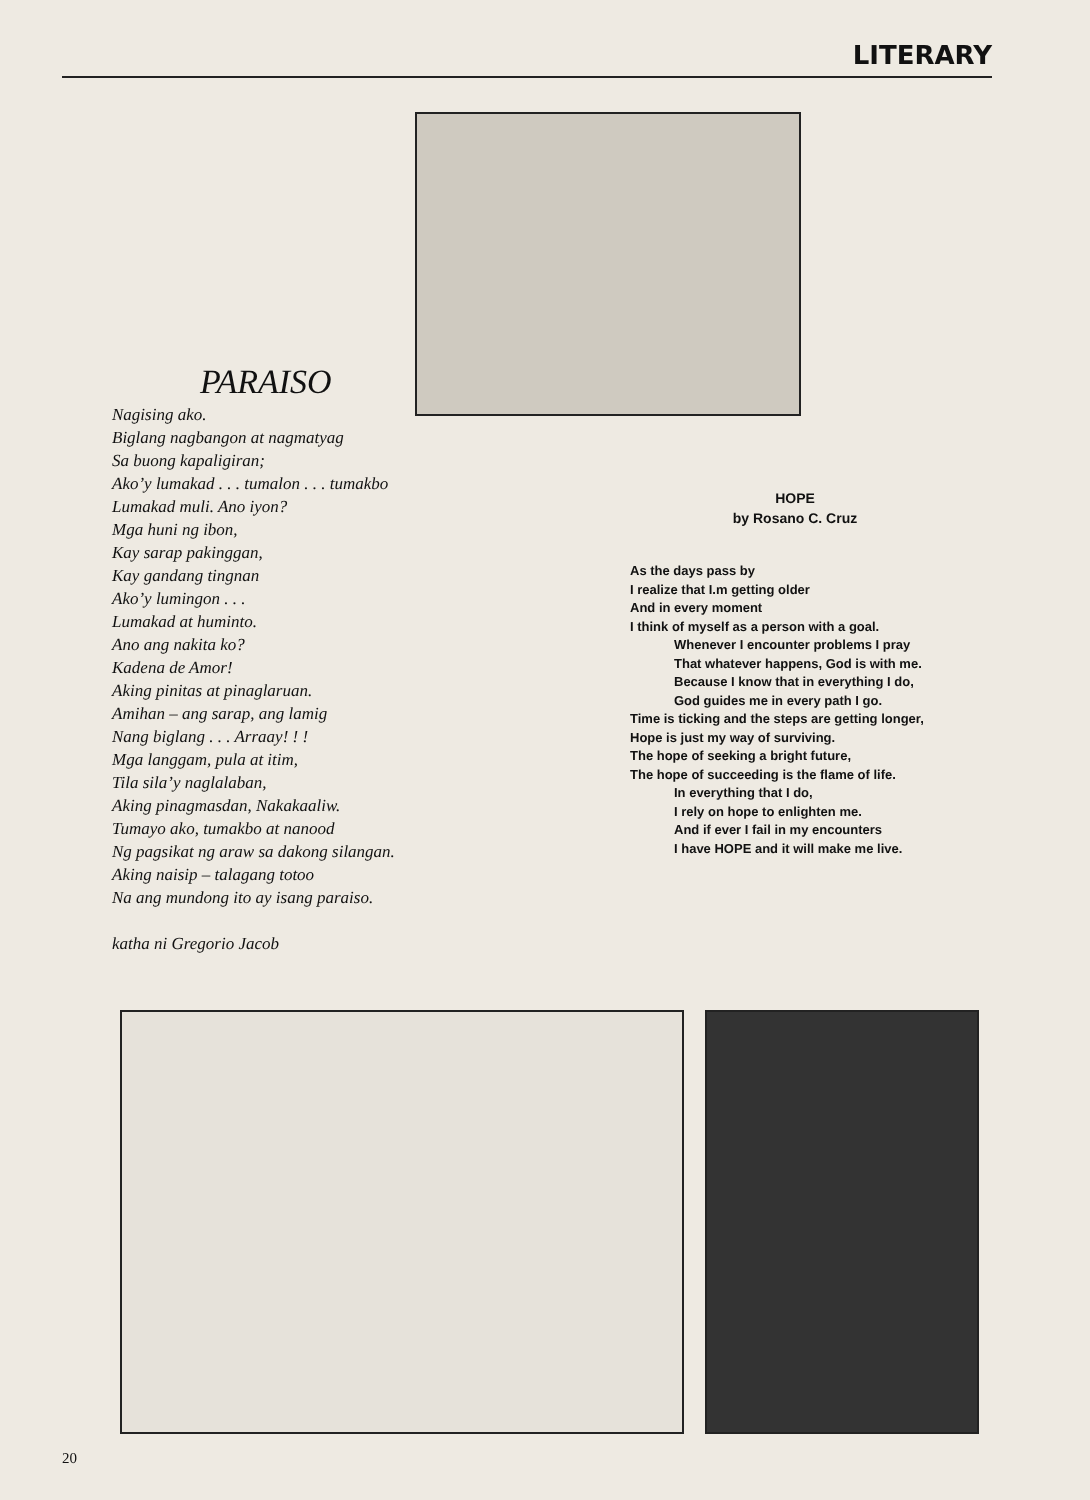LITERARY
PARAISO
Nagising ako.
Biglang nagbangon at nagmatyag
Sa buong kapaligiran;
Ako’y lumakad . . . tumalon . . . tumakbo
Lumakad muli. Ano iyon?
Mga huni ng ibon,
Kay sarap pakinggan,
Kay gandang tingnan
Ako’y lumingon . . .
Lumakad at huminto.
Ano ang nakita ko?
Kadena de Amor!
Aking pinitas at pinaglaruan.
Amihan – ang sarap, ang lamig
Nang biglang . . . Arraay! ! !
Mga langgam, pula at itim,
Tila sila’y naglalaban,
Aking pinagmasdan, Nakakaaliw.
Tumayo ako, tumakbo at nanood
Ng pagsikat ng araw sa dakong silangan.
Aking naisip – talagang totoo
Na ang mundong ito ay isang paraiso.
katha ni Gregorio Jacob
HOPE
by Rosano C. Cruz
As the days pass by
I realize that I.m getting older
And in every moment
I think of myself as a person with a goal.
Whenever I encounter problems I pray
That whatever happens, God is with me.
Because I know that in everything I do,
God guides me in every path I go.
Time is ticking and the steps are getting longer,
Hope is just my way of surviving.
The hope of seeking a bright future,
The hope of succeeding is the flame of life.
In everything that I do,
I rely on hope to enlighten me.
And if ever I fail in my encounters
I have HOPE and it will make me live.
20